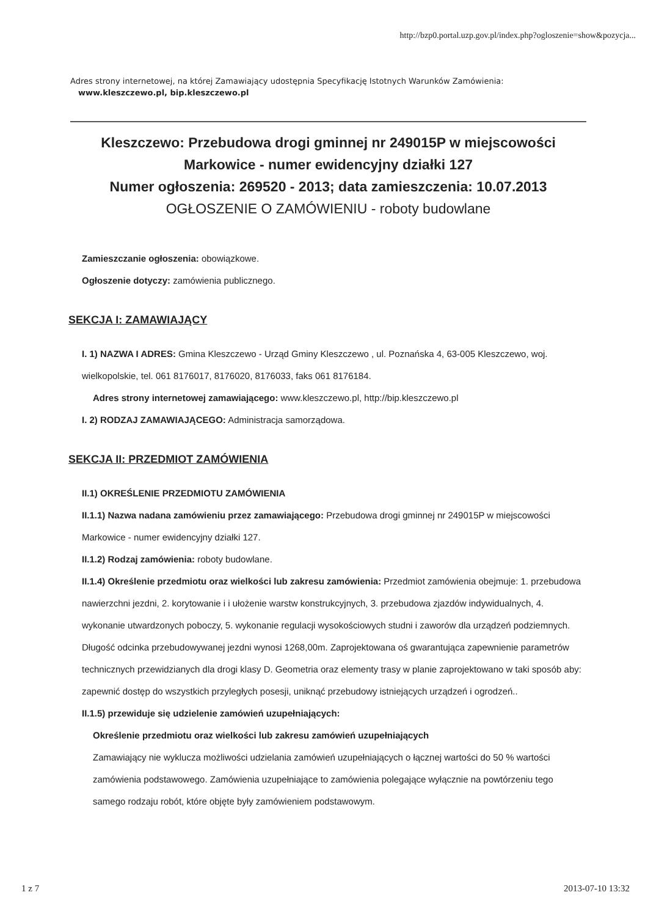http://bzp0.portal.uzp.gov.pl/index.php?ogloszenie=show&pozycja...
Adres strony internetowej, na której Zamawiający udostępnia Specyfikację Istotnych Warunków Zamówienia:
www.kleszczewo.pl, bip.kleszczewo.pl
Kleszczewo: Przebudowa drogi gminnej nr 249015P w miejscowości Markowice - numer ewidencyjny działki 127
Numer ogłoszenia: 269520 - 2013; data zamieszczenia: 10.07.2013
OGŁOSZENIE O ZAMÓWIENIU - roboty budowlane
Zamieszczanie ogłoszenia: obowiązkowe.
Ogłoszenie dotyczy: zamówienia publicznego.
SEKCJA I: ZAMAWIAJĄCY
I. 1) NAZWA I ADRES: Gmina Kleszczewo - Urząd Gminy Kleszczewo , ul. Poznańska 4, 63-005 Kleszczewo, woj. wielkopolskie, tel. 061 8176017, 8176020, 8176033, faks 061 8176184.
Adres strony internetowej zamawiającego: www.kleszczewo.pl, http://bip.kleszczewo.pl
I. 2) RODZAJ ZAMAWIAJĄCEGO: Administracja samorządowa.
SEKCJA II: PRZEDMIOT ZAMÓWIENIA
II.1) OKREŚLENIE PRZEDMIOTU ZAMÓWIENIA
II.1.1) Nazwa nadana zamówieniu przez zamawiającego: Przebudowa drogi gminnej nr 249015P w miejscowości Markowice - numer ewidencyjny działki 127.
II.1.2) Rodzaj zamówienia: roboty budowlane.
II.1.4) Określenie przedmiotu oraz wielkości lub zakresu zamówienia: Przedmiot zamówienia obejmuje: 1. przebudowa nawierzchni jezdni, 2. korytowanie i i ułożenie warstw konstrukcyjnych, 3. przebudowa zjazdów indywidualnych, 4. wykonanie utwardzonych poboczy, 5. wykonanie regulacji wysokościowych studni i zaworów dla urządzeń podziemnych. Długość odcinka przebudowywanej jezdni wynosi 1268,00m. Zaprojektowana oś gwarantująca zapewnienie parametrów technicznych przewidzianych dla drogi klasy D. Geometria oraz elementy trasy w planie zaprojektowano w taki sposób aby: zapewnić dostęp do wszystkich przyległych posesji, uniknąć przebudowy istniejących urządzeń i ogrodzeń..
II.1.5) przewiduje się udzielenie zamówień uzupełniających:
Określenie przedmiotu oraz wielkości lub zakresu zamówień uzupełniających
Zamawiający nie wyklucza możliwości udzielania zamówień uzupełniających o łącznej wartości do 50 % wartości zamówienia podstawowego. Zamówienia uzupełniające to zamówienia polegające wyłącznie na powtórzeniu tego samego rodzaju robót, które objęte były zamówieniem podstawowym.
1 z 7 2013-07-10 13:32